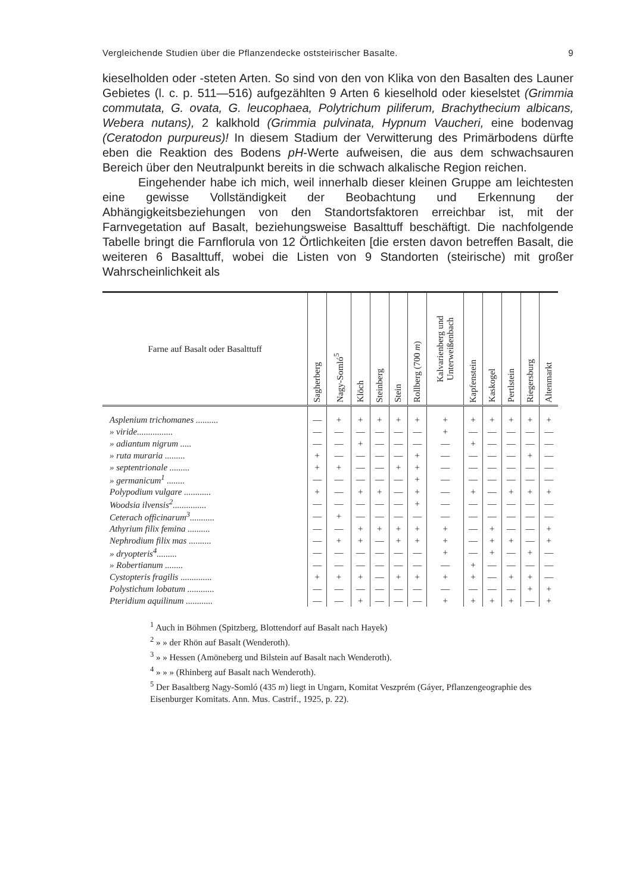Vergleichende Studien über die Pflanzendecke oststeirischer Basalte. 9
kieselholden oder -steten Arten. So sind von den von Klika von den Basalten des Launer Gebietes (l. c. p. 511—516) aufgezählten 9 Arten 6 kieselhold oder kieselstet (Grimmia commutata, G. ovata, G. leucophaea, Polytrichum piliferum, Brachythecium albicans, Webera nutans), 2 kalkhold (Grimmia pulvinata, Hypnum Vaucheri, eine bodenvag (Ceratodon purpureus)! In diesem Stadium der Verwitterung des Primärbodens dürfte eben die Reaktion des Bodens pH-Werte aufweisen, die aus dem schwachsauren Bereich über den Neutralpunkt bereits in die schwach alkalische Region reichen.
Eingehender habe ich mich, weil innerhalb dieser kleinen Gruppe am leichtesten eine gewisse Vollständigkeit der Beobachtung und Erkennung der Abhängigkeitsbeziehungen von den Standortsfaktoren erreichbar ist, mit der Farnvegetation auf Basalt, beziehungsweise Basalttuff beschäftigt. Die nachfolgende Tabelle bringt die Farnflorula von 12 Örtlichkeiten [die ersten davon betreffen Basalt, die weiteren 6 Basalttuff, wobei die Listen von 9 Standorten (steirische) mit großer Wahrscheinlichkeit als
| Farne auf Basalt oder Basalttuff | Sagherberg | Nagy-Somló<sup>5</sup> | Klöch | Steinberg | Stein | Rollberg (700 m ) | Kalvarienberg und Unterweißenbach | Kapfenstein | Kaskogel | Pertlstein | Riegersburg | Altenmarkt |
| --- | --- | --- | --- | --- | --- | --- | --- | --- | --- | --- | --- | --- |
| Asplenium trichomanes .......... | — | + | + | + | + | + | + | + | + | + | + | + |
| » viride................ | — | — | — | — | — | — | + | — | — | — | — | — |
| » adiantum nigrum ..... | — | — | + | — | — | — | — | + | — | — | — | — |
| » ruta muraria ......... | + | — | — | — | — | + | — | — | — | — | + | — |
| » septentrionale ......... | + | + | — | — | + | + | — | — | — | — | — | — |
| » germanicum<sup>1</sup> ........ | — | — | — | — | — | + | — | — | — | — | — | — |
| Polypodium vulgare ............ | + | — | + | + | — | + | — | + | — | + | + | + |
| Woodsia ilvensis<sup>2</sup>............... | — | — | — | — | — | + | — | — | — | — | — | — |
| Ceterach officinarum<sup>3</sup>........... | — | + | — | — | — | — | — | — | — | — | — | — |
| Athyrium filix femina .......... | — | — | + | + | + | + | + | — | + | — | — | + |
| Nephrodium filix mas .......... | — | + | + | — | + | + | + | — | + | + | — | + |
| » dryopteris<sup>4</sup>......... | — | — | — | — | — | — | + | — | + | — | + | — |
| » Robertianum ........ | — | — | — | — | — | — | — | + | — | — | — | — |
| Cystopteris fragilis .............. | + | + | + | — | + | + | + | + | — | + | + | — |
| Polystichum lobatum ............ | — | — | — | — | — | — | — | — | — | — | + | + |
| Pteridium aquilinum ............ | — | — | + | — | — | — | + | + | + | + | — | + |
<sup>1</sup> Auch in Böhmen (Spitzberg, Blottendorf auf Basalt nach Hayek)
<sup>2</sup> » » der Rhön auf Basalt (Wenderoth).
<sup>3</sup> » » Hessen (Amöneberg und Bilstein auf Basalt nach Wenderoth).
<sup>4</sup> » » » (Rhinberg auf Basalt nach Wenderoth).
<sup>5</sup> Der Basaltberg Nagy-Somló (435 m) liegt in Ungarn, Komitat Veszprém (Gáyer, Pflanzengeographie des Eisenburger Komitats. Ann. Mus. Castrif., 1925, p. 22).